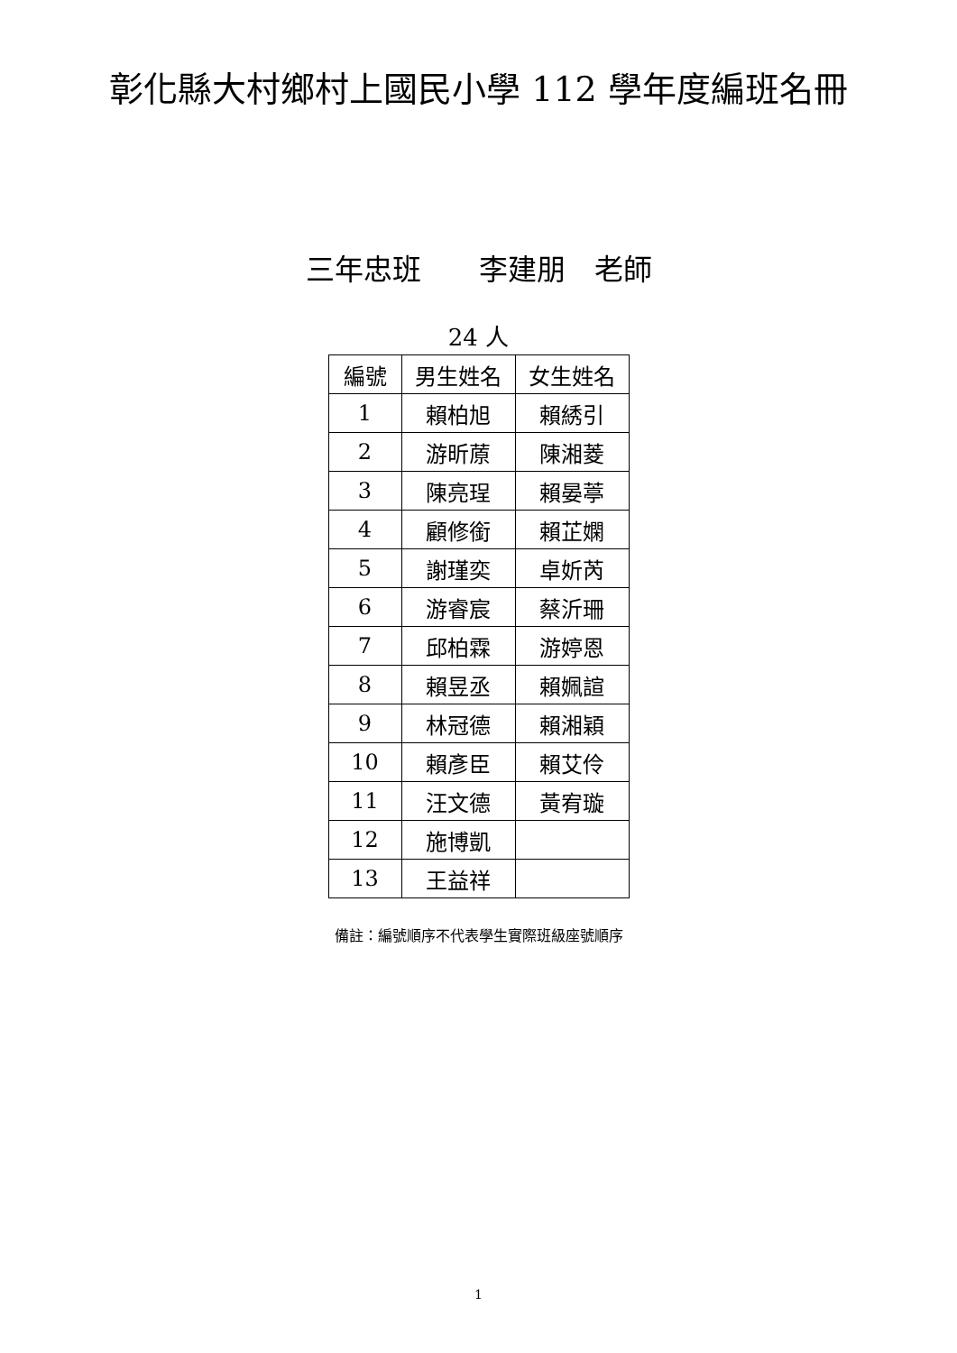彰化縣大村鄉村上國民小學 112 學年度編班名冊
三年忠班　　李建朋　老師
24 人
| 編號 | 男生姓名 | 女生姓名 |
| --- | --- | --- |
| 1 | 賴柏旭 | 賴綉引 |
| 2 | 游昕蒝 | 陳湘菱 |
| 3 | 陳亮珵 | 賴晏葶 |
| 4 | 顧修銜 | 賴芷嫻 |
| 5 | 謝瑾奕 | 卓妡芮 |
| 6 | 游睿宸 | 蔡沂珊 |
| 7 | 邱柏霖 | 游婷恩 |
| 8 | 賴昱丞 | 賴姵諠 |
| 9 | 林冠德 | 賴湘穎 |
| 10 | 賴彥臣 | 賴艾伶 |
| 11 | 汪文德 | 黃宥璇 |
| 12 | 施博凱 | |
| 13 | 王益祥 | |
備註：編號順序不代表學生實際班級座號順序
1